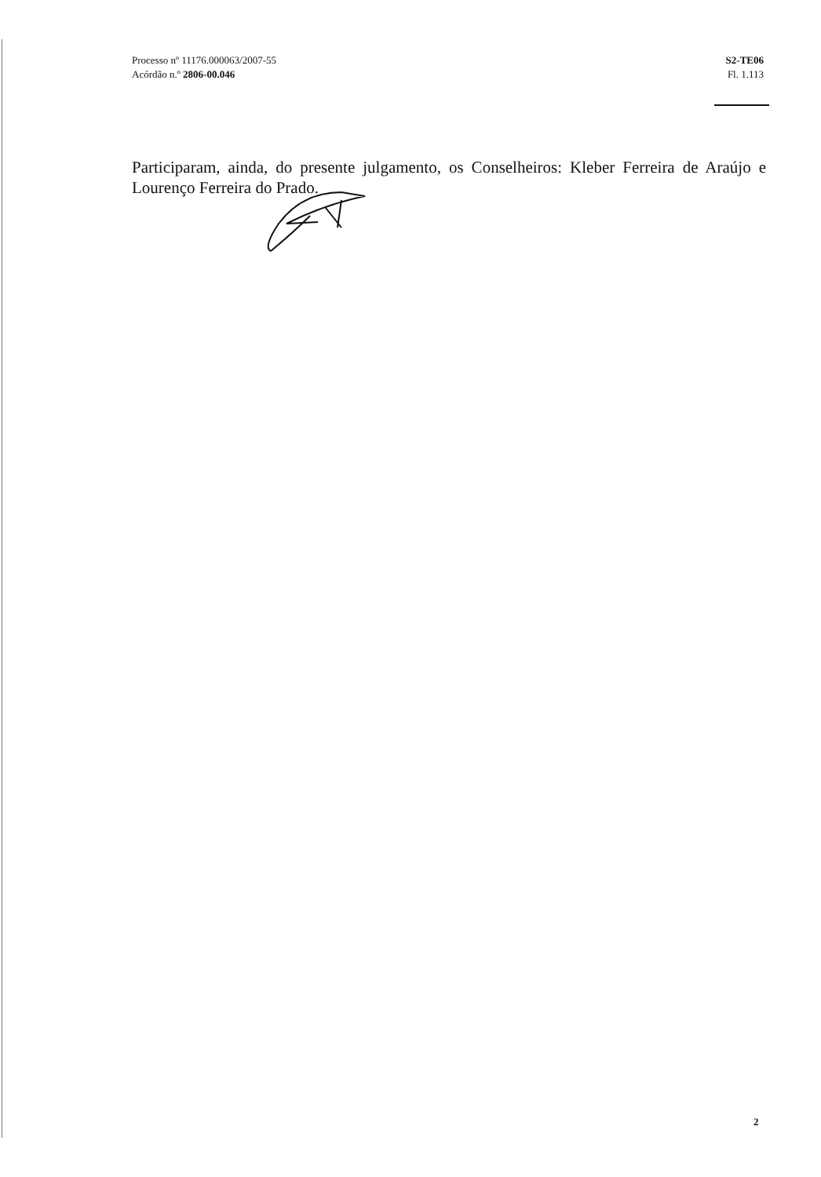Processo nº 11176.000063/2007-55
Acórdão n.º 2806-00.046
S2-TE06
Fl. 1.113
Participaram, ainda, do presente julgamento, os Conselheiros: Kleber Ferreira de Araújo e Lourenço Ferreira do Prado.
2